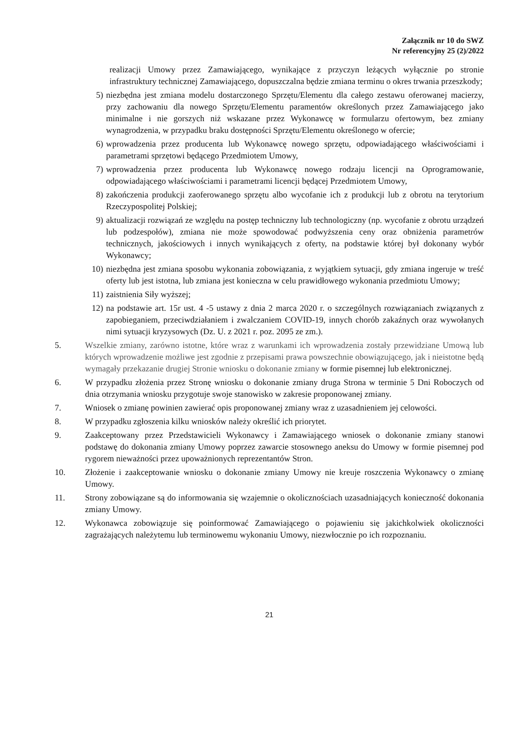Załącznik nr 10 do SWZ
Nr referencyjny 25 (2)/2022
realizacji Umowy przez Zamawiającego, wynikające z przyczyn leżących wyłącznie po stronie infrastruktury technicznej Zamawiającego, dopuszczalna będzie zmiana terminu o okres trwania przeszkody;
5) niezbędna jest zmiana modelu dostarczonego Sprzętu/Elementu dla całego zestawu oferowanej macierzy, przy zachowaniu dla nowego Sprzętu/Elementu paramentów określonych przez Zamawiającego jako minimalne i nie gorszych niż wskazane przez Wykonawcę w formularzu ofertowym, bez zmiany wynagrodzenia, w przypadku braku dostępności Sprzętu/Elementu określonego w ofercie;
6) wprowadzenia przez producenta lub Wykonawcę nowego sprzętu, odpowiadającego właściwościami i parametrami sprzętowi będącego Przedmiotem Umowy,
7) wprowadzenia przez producenta lub Wykonawcę nowego rodzaju licencji na Oprogramowanie, odpowiadającego właściwościami i parametrami licencji będącej Przedmiotem Umowy,
8) zakończenia produkcji zaoferowanego sprzętu albo wycofanie ich z produkcji lub z obrotu na terytorium Rzeczypospolitej Polskiej;
9) aktualizacji rozwiązań ze względu na postęp techniczny lub technologiczny (np. wycofanie z obrotu urządzeń lub podzespołów), zmiana nie może spowodować podwyższenia ceny oraz obniżenia parametrów technicznych, jakościowych i innych wynikających z oferty, na podstawie której był dokonany wybór Wykonawcy;
10) niezbędna jest zmiana sposobu wykonania zobowiązania, z wyjątkiem sytuacji, gdy zmiana ingeruje w treść oferty lub jest istotna, lub zmiana jest konieczna w celu prawidłowego wykonania przedmiotu Umowy;
11) zaistnienia Siły wyższej;
12) na podstawie art. 15r ust. 4 -5 ustawy z dnia 2 marca 2020 r. o szczególnych rozwiązaniach związanych z zapobieganiem, przeciwdziałaniem i zwalczaniem COVID-19, innych chorób zakaźnych oraz wywołanych nimi sytuacji kryzysowych (Dz. U. z 2021 r. poz. 2095 ze zm.).
5. Wszelkie zmiany, zarówno istotne, które wraz z warunkami ich wprowadzenia zostały przewidziane Umową lub których wprowadzenie możliwe jest zgodnie z przepisami prawa powszechnie obowiązującego, jak i nieistotne będą wymagały przekazanie drugiej Stronie wniosku o dokonanie zmiany w formie pisemnej lub elektronicznej.
6. W przypadku złożenia przez Stronę wniosku o dokonanie zmiany druga Strona w terminie 5 Dni Roboczych od dnia otrzymania wniosku przygotuje swoje stanowisko w zakresie proponowanej zmiany.
7. Wniosek o zmianę powinien zawierać opis proponowanej zmiany wraz z uzasadnieniem jej celowości.
8. W przypadku zgłoszenia kilku wniosków należy określić ich priorytet.
9. Zaakceptowany przez Przedstawicieli Wykonawcy i Zamawiającego wniosek o dokonanie zmiany stanowi podstawę do dokonania zmiany Umowy poprzez zawarcie stosownego aneksu do Umowy w formie pisemnej pod rygorem nieważności przez upoważnionych reprezentantów Stron.
10. Złożenie i zaakceptowanie wniosku o dokonanie zmiany Umowy nie kreuje roszczenia Wykonawcy o zmianę Umowy.
11. Strony zobowiązane są do informowania się wzajemnie o okolicznościach uzasadniających konieczność dokonania zmiany Umowy.
12. Wykonawca zobowiązuje się poinformować Zamawiającego o pojawieniu się jakichkolwiek okoliczności zagrażających należytemu lub terminowemu wykonaniu Umowy, niezwłocznie po ich rozpoznaniu.
21